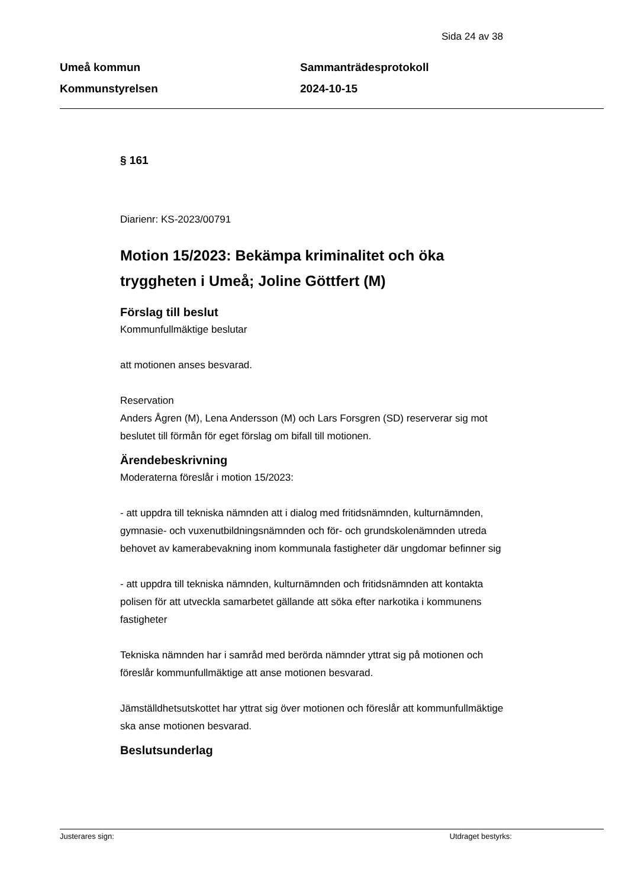Sida 24 av 38
Umeå kommun
Kommunstyrelsen
Sammanträdesprotokoll
2024-10-15
§ 161
Diarienr: KS-2023/00791
Motion 15/2023: Bekämpa kriminalitet och öka tryggheten i Umeå; Joline Göttfert (M)
Förslag till beslut
Kommunfullmäktige beslutar
att motionen anses besvarad.
Reservation
Anders Ågren (M), Lena Andersson (M) och Lars Forsgren (SD) reserverar sig mot beslutet till förmån för eget förslag om bifall till motionen.
Ärendebeskrivning
Moderaterna föreslår i motion 15/2023:
- att uppdra till tekniska nämnden att i dialog med fritidsnämnden, kulturnämnden, gymnasie- och vuxenutbildningsnämnden och för- och grundskolenämnden utreda behovet av kamerabevakning inom kommunala fastigheter där ungdomar befinner sig
- att uppdra till tekniska nämnden, kulturnämnden och fritidsnämnden att kontakta polisen för att utveckla samarbetet gällande att söka efter narkotika i kommunens fastigheter
Tekniska nämnden har i samråd med berörda nämnder yttrat sig på motionen och föreslår kommunfullmäktige att anse motionen besvarad.
Jämställdhetsutskottet har yttrat sig över motionen och föreslår att kommunfullmäktige ska anse motionen besvarad.
Beslutsunderlag
Justerares sign: Utdraget bestyrks: